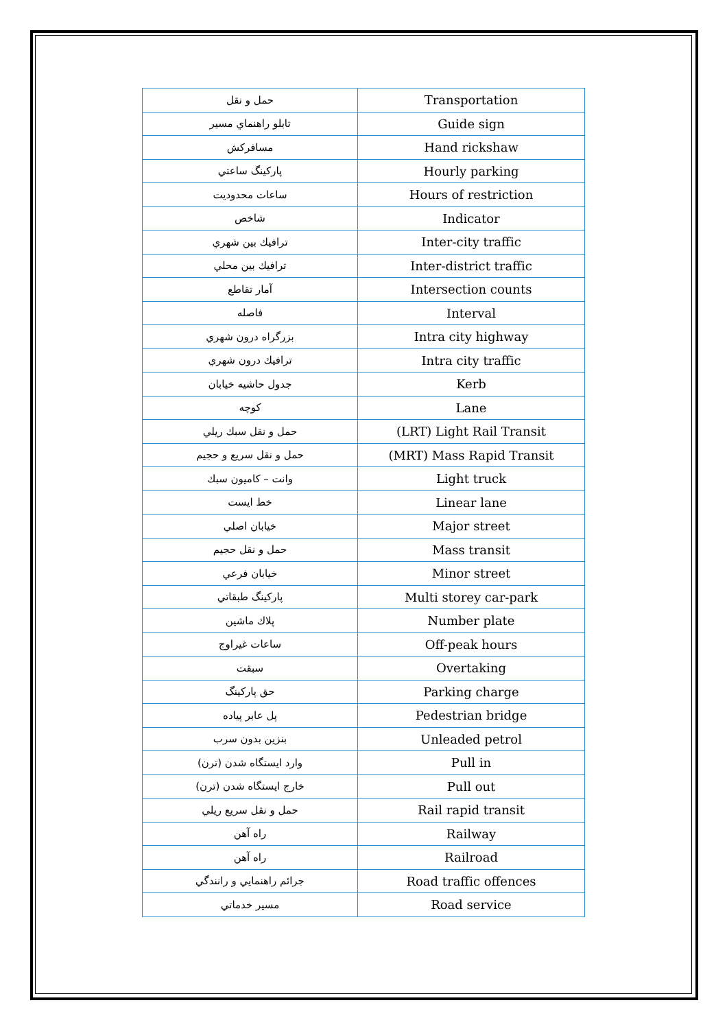| حمل و نقل | Transportation |
| تابلو راهنماي مسير | Guide sign |
| مسافركش | Hand rickshaw |
| پاركينگ ساعتي | Hourly parking |
| ساعات محدوديت | Hours of restriction |
| شاخص | Indicator |
| ترافيك بين شهري | Inter-city traffic |
| ترافيك بين محلي | Inter-district traffic |
| آمار تقاطع | Intersection counts |
| فاصله | Interval |
| بزرگراه درون شهري | Intra city highway |
| ترافيك درون شهري | Intra city traffic |
| جدول حاشيه خيابان | Kerb |
| كوچه | Lane |
| حمل و نقل سبك ريلي | (LRT) Light Rail Transit |
| حمل و نقل سريع و حجيم | (MRT) Mass Rapid Transit |
| وانت – كاميون سبك | Light truck |
| خط ايست | Linear lane |
| خيابان اصلي | Major street |
| حمل و نقل حجيم | Mass transit |
| خيابان فرعي | Minor street |
| پاركينگ طبقاتي | Multi storey car-park |
| پلاك ماشين | Number plate |
| ساعات غيراوج | Off-peak hours |
| سبقت | Overtaking |
| حق پاركينگ | Parking charge |
| پل عابر پياده | Pedestrian bridge |
| بنزين بدون سرب | Unleaded petrol |
| وارد ايستگاه شدن (ترن) | Pull in |
| خارج ايستگاه شدن (ترن) | Pull out |
| حمل و نقل سريع ريلي | Rail rapid transit |
| راه آهن | Railway |
| راه آهن | Railroad |
| جرائم راهنمايي و رانندگي | Road traffic offences |
| مسير خدماتي | Road service |